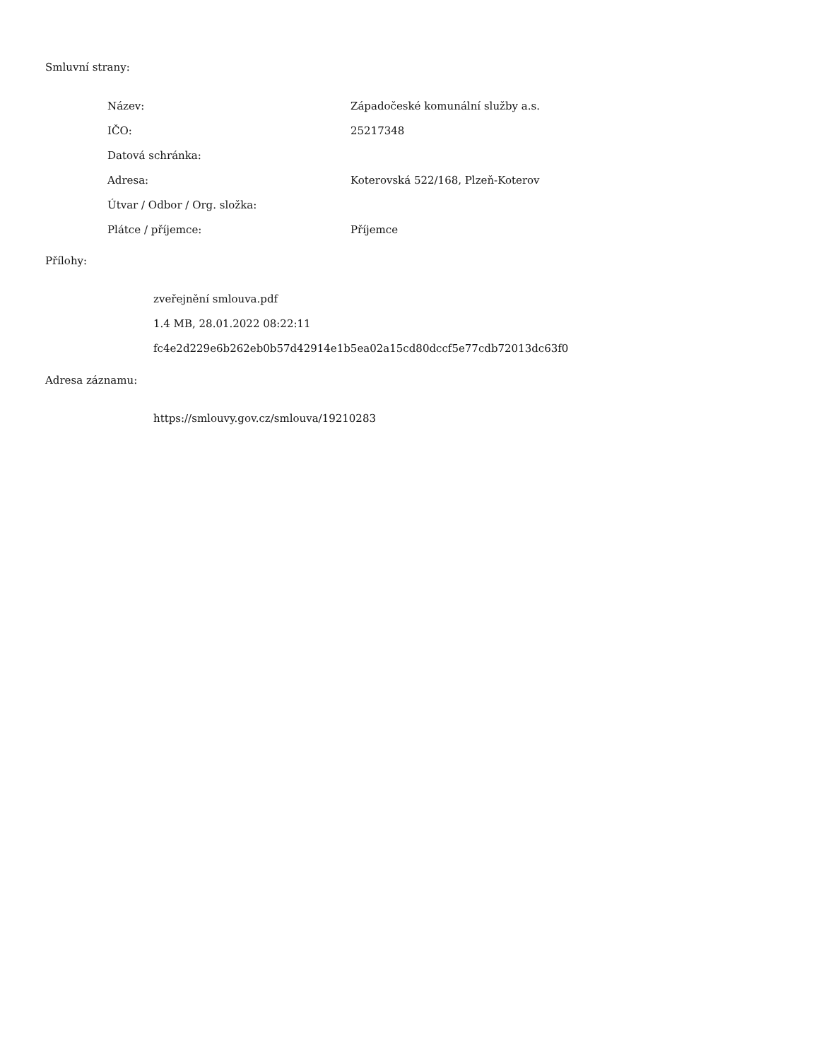Smluvní strany:
| Název: | Západočeské komunální služby a.s. |
| IČO: | 25217348 |
| Datová schránka: | |
| Adresa: | Koterovská 522/168, Plzeň-Koterov |
| Útvar / Odbor / Org. složka: | |
| Plátce / příjemce: | Příjemce |
Přílohy:
zveřejnění smlouva.pdf
1.4 MB, 28.01.2022 08:22:11
fc4e2d229e6b262eb0b57d42914e1b5ea02a15cd80dccf5e77cdb72013dc63f0
Adresa záznamu:
https://smlouvy.gov.cz/smlouva/19210283